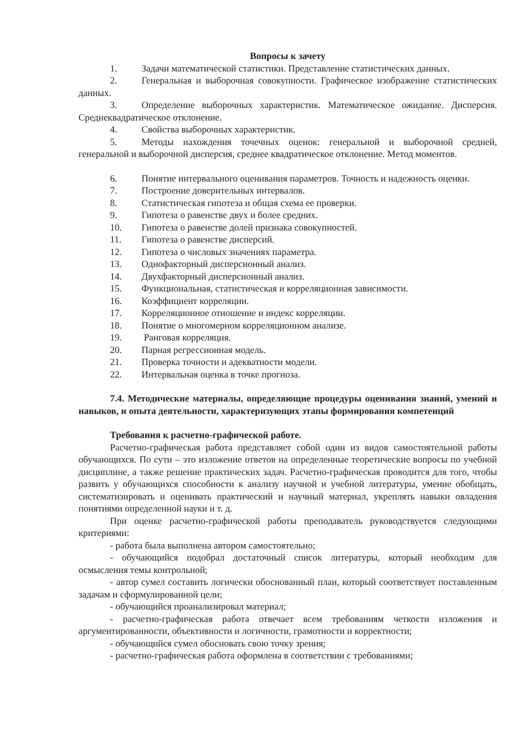Вопросы к зачету
1. Задачи математической статистики. Представление статистических данных.
2. Генеральная и выборочная совокупности. Графическое изображение статистических данных.
3. Определение выборочных характеристик. Математическое ожидание. Дисперсия. Среднеквадратическое отклонение.
4. Свойства выборочных характеристик.
5. Методы нахождения точечных оценок: генеральной и выборочной средней, генеральной и выборочной дисперсия, среднее квадратическое отклонение. Метод моментов.
6. Понятие интервального оценивания параметров. Точность и надежность оценки.
7. Построение доверительных интервалов.
8. Статистическая гипотеза и общая схема ее проверки.
9. Гипотеза о равенстве двух и более средних.
10. Гипотеза о равенстве долей признака совокупностей.
11. Гипотеза о равенстве дисперсий.
12. Гипотеза о числовых значениях параметра.
13. Однофакторный дисперсионный анализ.
14. Двухфакторный дисперсионный анализ.
15. Функциональная, статистическая и корреляционная зависимости.
16. Коэффициент корреляции.
17. Корреляционное отношение и индекс корреляции.
18. Понятие о многомерном корреляционном анализе.
19. Ранговая корреляция.
20. Парная регрессионная модель.
21. Проверка точности и адекватности модели.
22. Интервальная оценка в точке прогноза.
7.4. Методические материалы, определяющие процедуры оценивания знаний, умений и навыков, и опыта деятельности, характеризующих этапы формирования компетенций
Требования к расчетно-графической работе.
Расчетно-графическая работа представляет собой один из видов самостоятельной работы обучающихся. По сути – это изложение ответов на определенные теоретические вопросы по учебной дисциплине, а также решение практических задач. Расчетно-графическая проводится для того, чтобы развить у обучающихся способности к анализу научной и учебной литературы, умение обобщать, систематизировать и оценивать практический и научный материал, укреплять навыки овладения понятиями определенной науки и т. д.
При оценке расчетно-графической работы преподаватель руководствуется следующими критериями:
- работа была выполнена автором самостоятельно;
- обучающийся подобрал достаточный список литературы, который необходим для осмысления темы контрольной;
- автор сумел составить логически обоснованный план, который соответствует поставленным задачам и сформулированной цели;
- обучающийся проанализировал материал;
- расчетно-графическая работа отвечает всем требованиям четкости изложения и аргументированности, объективности и логичности, грамотности и корректности;
- обучающийся сумел обосновать свою точку зрения;
- расчетно-графическая работа оформлена в соответствии с требованиями;